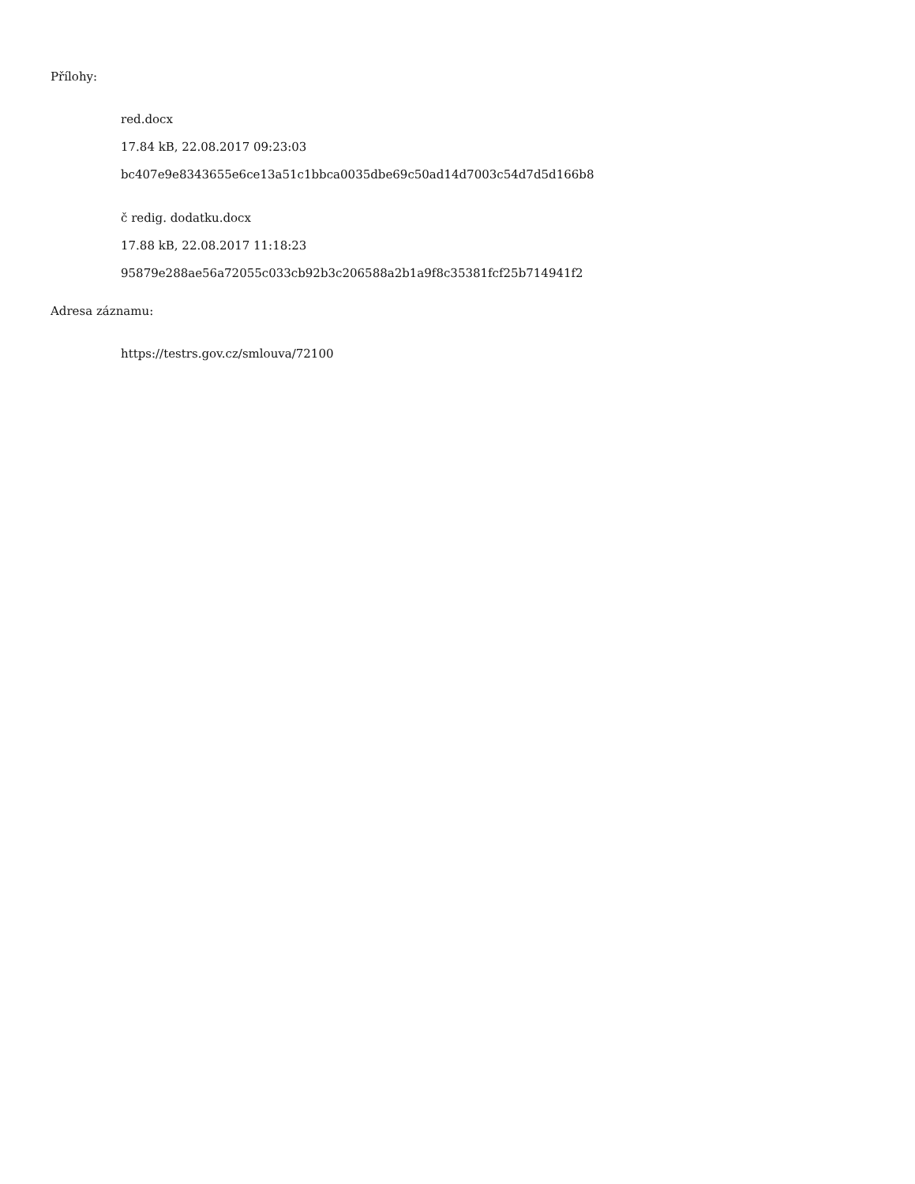Přílohy:
red.docx
17.84 kB, 22.08.2017 09:23:03
bc407e9e8343655e6ce13a51c1bbca0035dbe69c50ad14d7003c54d7d5d166b8
č redig. dodatku.docx
17.88 kB, 22.08.2017 11:18:23
95879e288ae56a72055c033cb92b3c206588a2b1a9f8c35381fcf25b714941f2
Adresa záznamu:
https://testrs.gov.cz/smlouva/72100